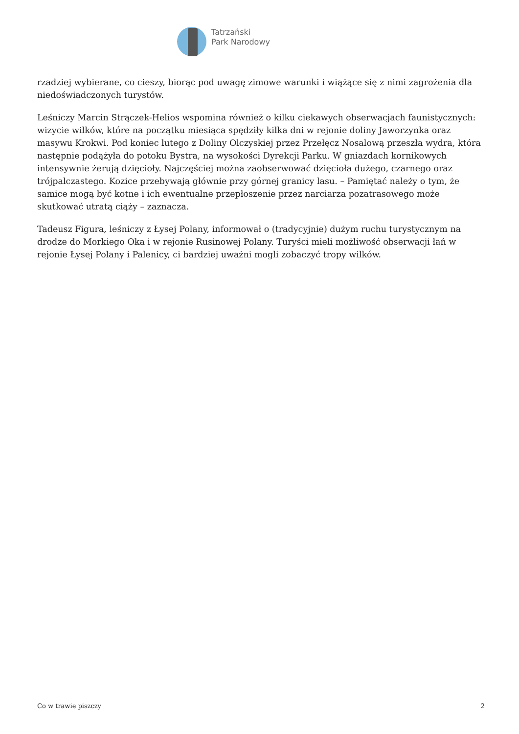Tatrzański
Park Narodowy
rzadziej wybierane, co cieszy, biorąc pod uwagę zimowe warunki i wiążące się z nimi zagrożenia dla niedoświadczonych turystów.
Leśniczy Marcin Strączek-Helios wspomina również o kilku ciekawych obserwacjach faunistycznych: wizycie wilków, które na początku miesiąca spędziły kilka dni w rejonie doliny Jaworzynka oraz masywu Krokwi. Pod koniec lutego z Doliny Olczyskiej przez Przełęcz Nosalową przeszła wydra, która następnie podążyła do potoku Bystra, na wysokości Dyrekcji Parku. W gniazdach kornikowych intensywnie żerują dzięcioły. Najczęściej można zaobserwować dzięcioła dużego, czarnego oraz trójpalczastego. Kozice przebywają głównie przy górnej granicy lasu. – Pamiętać należy o tym, że samice mogą być kotne i ich ewentualne przepłoszenie przez narciarza pozatrasowego może skutkować utratą ciąży – zaznacza.
Tadeusz Figura, leśniczy z Łysej Polany, informował o (tradycyjnie) dużym ruchu turystycznym na drodze do Morkiego Oka i w rejonie Rusinowej Polany. Turyści mieli możliwość obserwacji łań w rejonie Łysej Polany i Palenicy, ci bardziej uważni mogli zobaczyć tropy wilków.
Co w trawie piszczy 2